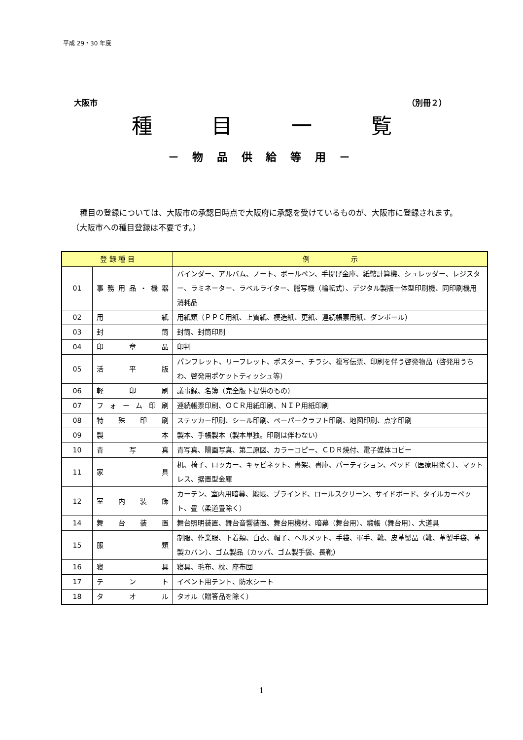平成 29・30 年度
大阪市 （別冊２）
種目一覧
－ 物 品 供 給 等 用 －
種目の登録については、大阪市の承認日時点で大阪府に承認を受けているものが、大阪市に登録されます。（大阪市への種目登録は不要です。）
| 登 録 種 目 | | 例 示 |
| --- | --- | --- |
| 01 | 事務用品・機器 | バインダー、アルバム、ノート、ボールペン、手提げ金庫、紙幣計算機、シュレッダー、レジスター、ラミネーター、ラベルライター、謄写機（輪転式）、デジタル製版一体型印刷機、同印刷機用消耗品 |
| 02 | 用 紙 | 用紙類（ＰＰＣ用紙、上質紙、模造紙、更紙、連続帳票用紙、ダンボール） |
| 03 | 封 筒 | 封筒、封筒印刷 |
| 04 | 印 章 品 | 印判 |
| 05 | 活 平 版 | パンフレット、リーフレット、ポスター、チラシ、複写伝票、印刷を伴う啓発物品（啓発用うちわ、啓発用ポケットティッシュ等） |
| 06 | 軽 印 刷 | 議事録、名簿（完全版下提供のもの） |
| 07 | フォーム印刷 | 連続帳票印刷、ＯＣＲ用紙印刷、ＮＩＰ用紙印刷 |
| 08 | 特 殊 印 刷 | ステッカー印刷、シール印刷、ペーパークラフト印刷、地図印刷、点字印刷 |
| 09 | 製 本 | 製本、手帳製本（製本単独。印刷は伴わない） |
| 10 | 青 写 真 | 青写真、陽画写真、第二原図、カラーコピー、ＣＤＲ焼付、電子媒体コピー |
| 11 | 家 具 | 机、椅子、ロッカー、キャビネット、書架、書庫、パーティション、ベッド（医療用除く）、マットレス、据置型金庫 |
| 12 | 室 内 装 飾 | カーテン、室内用暗幕、緞帳、ブラインド、ロールスクリーン、サイドボード、タイルカーペット、畳（柔道畳除く） |
| 14 | 舞 台 装 置 | 舞台照明装置、舞台音響装置、舞台用機材、暗幕（舞台用）、緞帳（舞台用）、大道具 |
| 15 | 服 類 | 制服、作業服、下着類、白衣、帽子、ヘルメット、手袋、軍手、靴、皮革製品（靴、革製手袋、革製カバン）、ゴム製品（カッパ、ゴム製手袋、長靴） |
| 16 | 寝 具 | 寝具、毛布、枕、座布団 |
| 17 | テ ン ト | イベント用テント、防水シート |
| 18 | タ オ ル | タオル（贈答品を除く） |
1